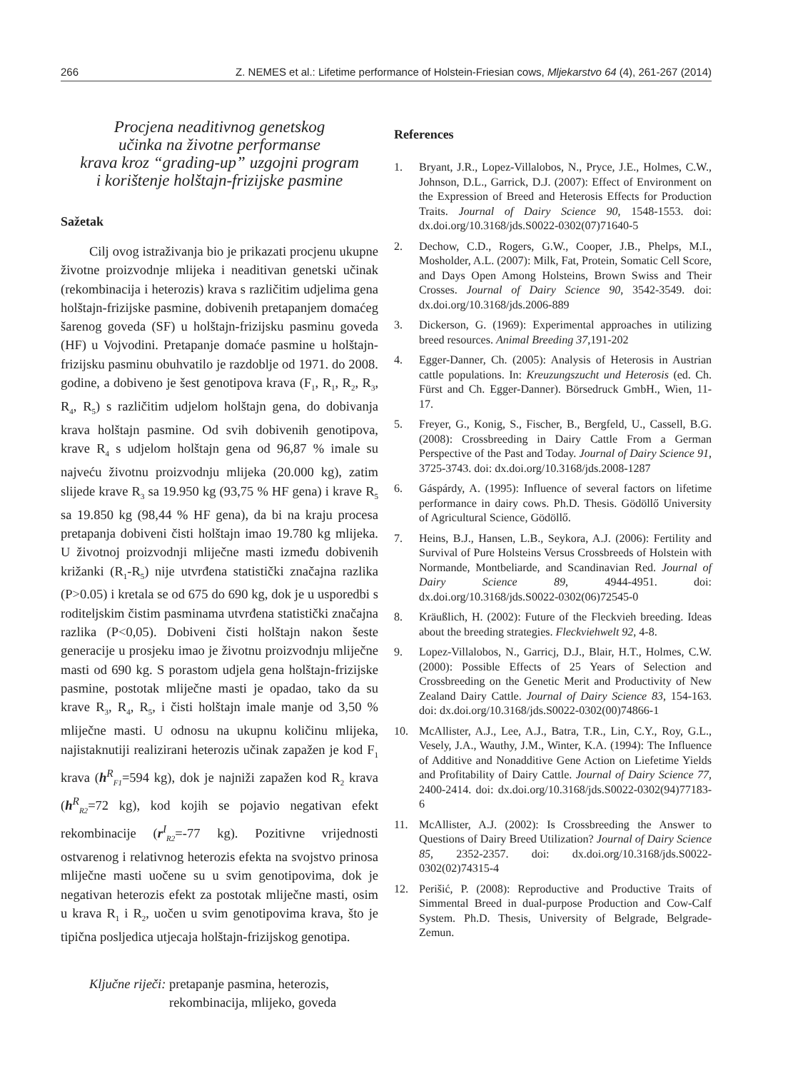266 Z. NEMES et al.: Lifetime performance of Holstein-Friesian cows, Mljekarstvo 64 (4), 261-267 (2014)
Procjena neaditivnog genetskog
učinka na životne performanse
krava kroz “grading-up” uzgojni program
i korištenje holštajn-frizijske pasmine
Sažetak
Cilj ovog istraživanja bio je prikazati procjenu ukupne životne proizvodnje mlijeka i neaditivan genetski učinak (rekombinacija i heterozis) krava s različitim udjelima gena holštajn-frizijske pasmine, dobivenih pretapanjem domaćeg šarenog goveda (SF) u holštajn-frizijsku pasminu goveda (HF) u Vojvodini. Pretapanje domaće pasmine u holštajn-frizijsku pasminu obuhvatilo je razdoblje od 1971. do 2008. godine, a dobiveno je šest genotipova krava (F<sub>1</sub>, R<sub>1</sub>, R<sub>2</sub>, R<sub>3</sub>, R<sub>4</sub>, R<sub>5</sub>) s različitim udjelom holštajn gena, do dobivanja krava holštajn pasmine. Od svih dobivenih genotipova, krave R<sub>4</sub> s udjelom holštajn gena od 96,87 % imale su najveću životnu proizvodnju mlijeka (20.000 kg), zatim slijede krave R<sub>3</sub> sa 19.950 kg (93,75 % HF gena) i krave R<sub>5</sub> sa 19.850 kg (98,44 % HF gena), da bi na kraju procesa pretapanja dobiveni čisti holštajn imao 19.780 kg mlijeka. U životnoj proizvodnji mliječne masti između dobivenih križanki (R<sub>1</sub>-R<sub>5</sub>) nije utvrđena statistički značajna razlika (P>0.05) i kretala se od 675 do 690 kg, dok je u usporedbi s roditeljskim čistim pasminama utvrđena statistički značajna razlika (P<0,05). Dobiveni čisti holštajn nakon šeste generacije u prosjeku imao je životnu proizvodnju mliječne masti od 690 kg. S porastom udjela gena holštajn-frizijske pasmine, postotak mliječne masti je opadao, tako da su krave R<sub>3</sub>, R<sub>4</sub>, R<sub>5</sub>, i čisti holštajn imale manje od 3,50 % mliječne masti. U odnosu na ukupnu količinu mlijeka, najistaknutiji realizirani heterozis učinak zapažen je kod F<sub>1</sub> krava (h<sup>R</sup><sub>F1</sub>=594 kg), dok je najniži zapažen kod R<sub>2</sub> krava (h<sup>R</sup><sub>R2</sub>=72 kg), kod kojih se pojavio negativan efekt rekombinacije (r<sup>I</sup><sub>R2</sub>=-77 kg). Pozitivne vrijednosti ostvarenog i relativnog heterozis efekta na svojstvo prinosa mliječne masti uočene su u svim genotipovima, dok je negativan heterozis efekt za postotak mliječne masti, osim u krava R<sub>1</sub> i R<sub>2</sub>, uočen u svim genotipovima krava, što je tipična posljedica utjecaja holštajn-frizijskog genotipa.
Ključne riječi: pretapanje pasmina, heterozis,
rekombinacija, mlijeko, goveda
References
1. Bryant, J.R., Lopez-Villalobos, N., Pryce, J.E., Holmes, C.W., Johnson, D.L., Garrick, D.J. (2007): Effect of Environment on the Expression of Breed and Heterosis Effects for Production Traits. Journal of Dairy Science 90, 1548-1553. doi: dx.doi.org/10.3168/jds.S0022-0302(07)71640-5
2. Dechow, C.D., Rogers, G.W., Cooper, J.B., Phelps, M.I., Mosholder, A.L. (2007): Milk, Fat, Protein, Somatic Cell Score, and Days Open Among Holsteins, Brown Swiss and Their Crosses. Journal of Dairy Science 90, 3542-3549. doi: dx.doi.org/10.3168/jds.2006-889
3. Dickerson, G. (1969): Experimental approaches in utilizing breed resources. Animal Breeding 37,191-202
4. Egger-Danner, Ch. (2005): Analysis of Heterosis in Austrian cattle populations. In: Kreuzungszucht und Heterosis (ed. Ch. Fürst and Ch. Egger-Danner). Börsedruck GmbH., Wien, 11-17.
5. Freyer, G., Konig, S., Fischer, B., Bergfeld, U., Cassell, B.G. (2008): Crossbreeding in Dairy Cattle From a German Perspective of the Past and Today. Journal of Dairy Science 91, 3725-3743. doi: dx.doi.org/10.3168/jds.2008-1287
6. Gáspárdy, A. (1995): Influence of several factors on lifetime performance in dairy cows. Ph.D. Thesis. Gödöllő University of Agricultural Science, Gödöllő.
7. Heins, B.J., Hansen, L.B., Seykora, A.J. (2006): Fertility and Survival of Pure Holsteins Versus Crossbreeds of Holstein with Normande, Montbeliarde, and Scandinavian Red. Journal of Dairy Science 89, 4944-4951. doi: dx.doi.org/10.3168/jds.S0022-0302(06)72545-0
8. Kräußlich, H. (2002): Future of the Fleckvieh breeding. Ideas about the breeding strategies. Fleckviehwelt 92, 4-8.
9. Lopez-Villalobos, N., Garricj, D.J., Blair, H.T., Holmes, C.W. (2000): Possible Effects of 25 Years of Selection and Crossbreeding on the Genetic Merit and Productivity of New Zealand Dairy Cattle. Journal of Dairy Science 83, 154-163. doi: dx.doi.org/10.3168/jds.S0022-0302(00)74866-1
10. McAllister, A.J., Lee, A.J., Batra, T.R., Lin, C.Y., Roy, G.L., Vesely, J.A., Wauthy, J.M., Winter, K.A. (1994): The Influence of Additive and Nonadditive Gene Action on Liefetime Yields and Profitability of Dairy Cattle. Journal of Dairy Science 77, 2400-2414. doi: dx.doi.org/10.3168/jds.S0022-0302(94)77183-6
11. McAllister, A.J. (2002): Is Crossbreeding the Answer to Questions of Dairy Breed Utilization? Journal of Dairy Science 85, 2352-2357. doi: dx.doi.org/10.3168/jds.S0022-0302(02)74315-4
12. Perišić, P. (2008): Reproductive and Productive Traits of Simmental Breed in dual-purpose Production and Cow-Calf System. Ph.D. Thesis, University of Belgrade, Belgrade-Zemun.